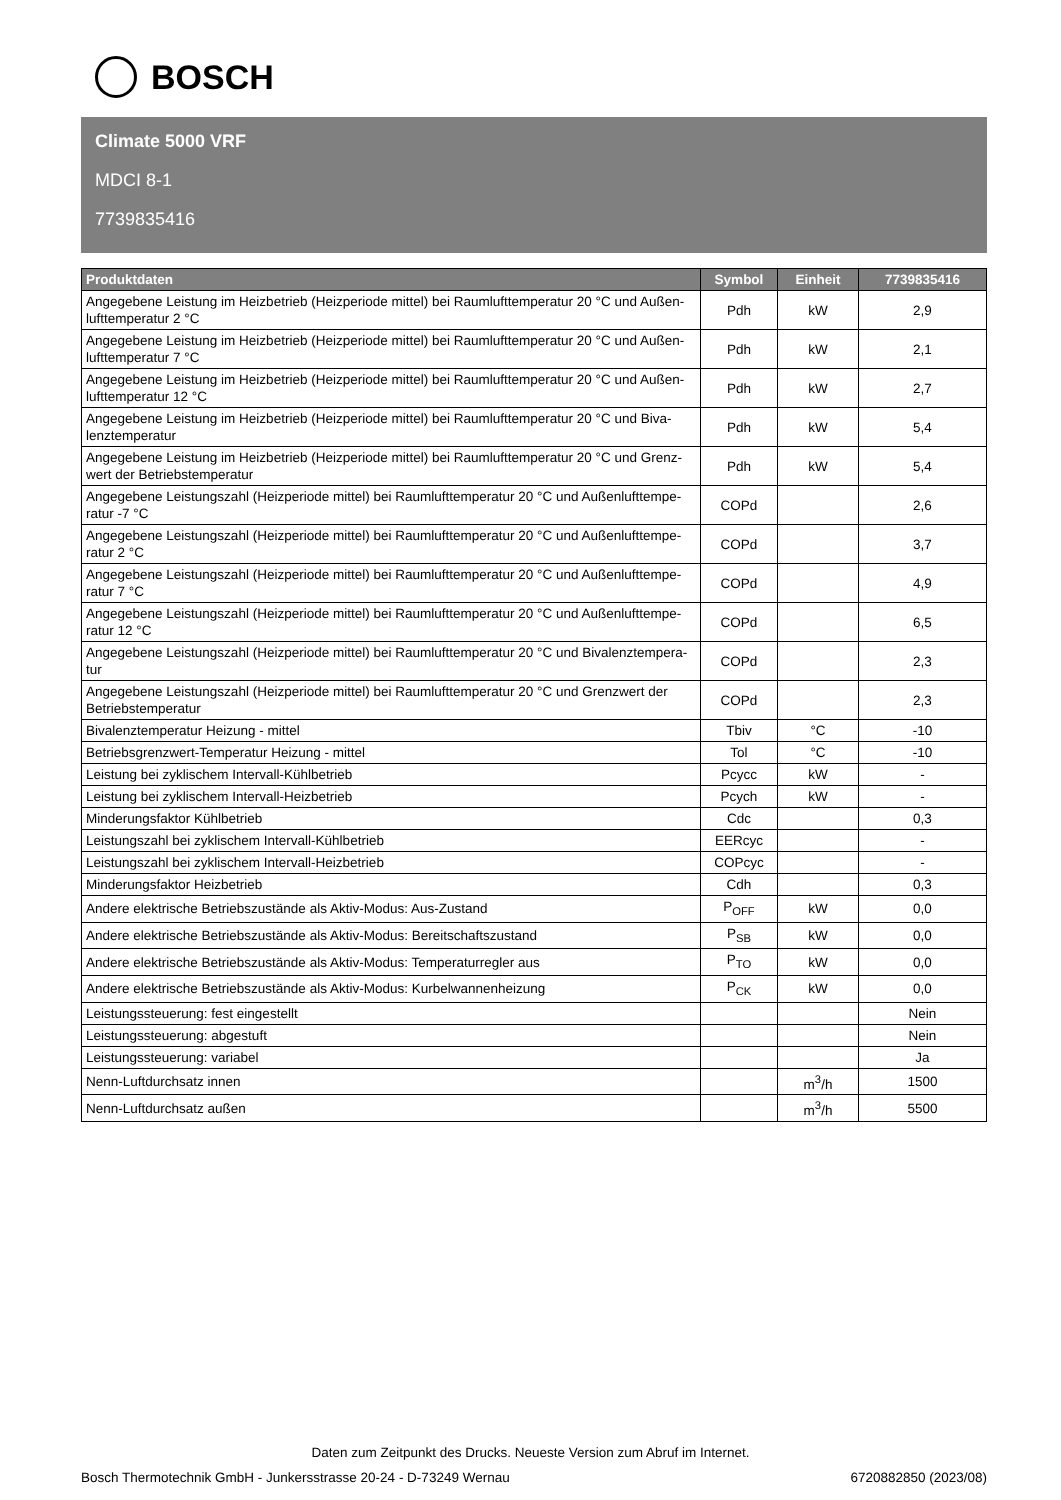BOSCH
Climate 5000 VRF
MDCI 8-1
7739835416
| Produktdaten | Symbol | Einheit | 7739835416 |
| --- | --- | --- | --- |
| Angegebene Leistung im Heizbetrieb (Heizperiode mittel) bei Raumlufttemperatur 20 °C und Außen-lufttemperatur 2 °C | Pdh | kW | 2,9 |
| Angegebene Leistung im Heizbetrieb (Heizperiode mittel) bei Raumlufttemperatur 20 °C und Außen-lufttemperatur 7 °C | Pdh | kW | 2,1 |
| Angegebene Leistung im Heizbetrieb (Heizperiode mittel) bei Raumlufttemperatur 20 °C und Außen-lufttemperatur 12 °C | Pdh | kW | 2,7 |
| Angegebene Leistung im Heizbetrieb (Heizperiode mittel) bei Raumlufttemperatur 20 °C und Biva-lenztemperatur | Pdh | kW | 5,4 |
| Angegebene Leistung im Heizbetrieb (Heizperiode mittel) bei Raumlufttemperatur 20 °C und Grenz-wert der Betriebstemperatur | Pdh | kW | 5,4 |
| Angegebene Leistungszahl (Heizperiode mittel) bei Raumlufttemperatur 20 °C und Außenlufttempe-ratur -7 °C | COPd | | 2,6 |
| Angegebene Leistungszahl (Heizperiode mittel) bei Raumlufttemperatur 20 °C und Außenlufttempe-ratur 2 °C | COPd | | 3,7 |
| Angegebene Leistungszahl (Heizperiode mittel) bei Raumlufttemperatur 20 °C und Außenlufttempe-ratur 7 °C | COPd | | 4,9 |
| Angegebene Leistungszahl (Heizperiode mittel) bei Raumlufttemperatur 20 °C und Außenlufttempe-ratur 12 °C | COPd | | 6,5 |
| Angegebene Leistungszahl (Heizperiode mittel) bei Raumlufttemperatur 20 °C und Bivalenztempera-tur | COPd | | 2,3 |
| Angegebene Leistungszahl (Heizperiode mittel) bei Raumlufttemperatur 20 °C und Grenzwert der Betriebstemperatur | COPd | | 2,3 |
| Bivalenztemperatur Heizung - mittel | Tbiv | °C | -10 |
| Betriebsgrenzwert-Temperatur Heizung - mittel | Tol | °C | -10 |
| Leistung bei zyklischem Intervall-Kühlbetrieb | Pcycc | kW | - |
| Leistung bei zyklischem Intervall-Heizbetrieb | Pcych | kW | - |
| Minderungsfaktor Kühlbetrieb | Cdc | | 0,3 |
| Leistungszahl bei zyklischem Intervall-Kühlbetrieb | EERcyc | | - |
| Leistungszahl bei zyklischem Intervall-Heizbetrieb | COPcyc | | - |
| Minderungsfaktor Heizbetrieb | Cdh | | 0,3 |
| Andere elektrische Betriebszustände als Aktiv-Modus: Aus-Zustand | P<sub>OFF</sub> | kW | 0,0 |
| Andere elektrische Betriebszustände als Aktiv-Modus: Bereitschaftszustand | P<sub>SB</sub> | kW | 0,0 |
| Andere elektrische Betriebszustände als Aktiv-Modus: Temperaturregler aus | P<sub>TO</sub> | kW | 0,0 |
| Andere elektrische Betriebszustände als Aktiv-Modus: Kurbelwannenheizung | P<sub>CK</sub> | kW | 0,0 |
| Leistungssteuerung: fest eingestellt | | | Nein |
| Leistungssteuerung: abgestuft | | | Nein |
| Leistungssteuerung: variabel | | | Ja |
| Nenn-Luftdurchsatz innen | | m<sup>3</sup>/h | 1500 |
| Nenn-Luftdurchsatz außen | | m<sup>3</sup>/h | 5500 |
Daten zum Zeitpunkt des Drucks. Neueste Version zum Abruf im Internet.
Bosch Thermotechnik GmbH - Junkersstrasse 20-24 - D-73249 Wernau 6720882850 (2023/08)